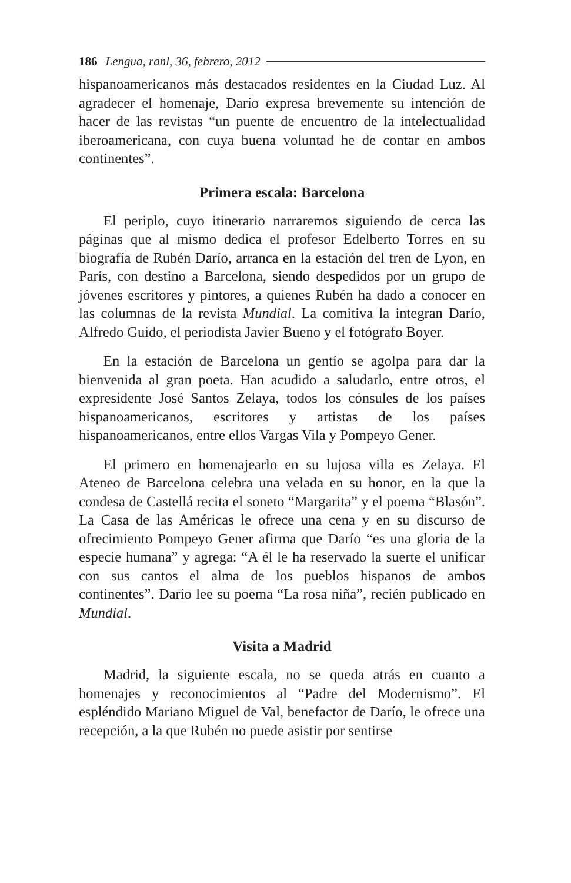186 Lengua, ranl, 36, febrero, 2012
hispanoamericanos más destacados residentes en la Ciudad Luz. Al agradecer el homenaje, Darío expresa brevemente su intención de hacer de las revistas “un puente de encuentro de la intelectualidad iberoamericana, con cuya buena voluntad he de contar en ambos continentes”.
Primera escala: Barcelona
El periplo, cuyo itinerario narraremos siguiendo de cerca las páginas que al mismo dedica el profesor Edelberto Torres en su biografía de Rubén Darío, arranca en la estación del tren de Lyon, en París, con destino a Barcelona, siendo despedidos por un grupo de jóvenes escritores y pintores, a quienes Rubén ha dado a conocer en las columnas de la revista Mundial. La comitiva la integran Darío, Alfredo Guido, el periodista Javier Bueno y el fotógrafo Boyer.
En la estación de Barcelona un gentío se agolpa para dar la bienvenida al gran poeta. Han acudido a saludarlo, entre otros, el expresidente José Santos Zelaya, todos los cónsules de los países hispanoamericanos, escritores y artistas de los países hispanoamericanos, entre ellos Vargas Vila y Pompeyo Gener.
El primero en homenajearlo en su lujosa villa es Zelaya. El Ateneo de Barcelona celebra una velada en su honor, en la que la condesa de Castellá recita el soneto “Margarita” y el poema “Blasón”. La Casa de las Américas le ofrece una cena y en su discurso de ofrecimiento Pompeyo Gener afirma que Darío “es una gloria de la especie humana” y agrega: “A él le ha reservado la suerte el unificar con sus cantos el alma de los pueblos hispanos de ambos continentes”. Darío lee su poema “La rosa niña”, recién publicado en Mundial.
Visita a Madrid
Madrid, la siguiente escala, no se queda atrás en cuanto a homenajes y reconocimientos al “Padre del Modernismo”. El espléndido Mariano Miguel de Val, benefactor de Darío, le ofrece una recepción, a la que Rubén no puede asistir por sentirse